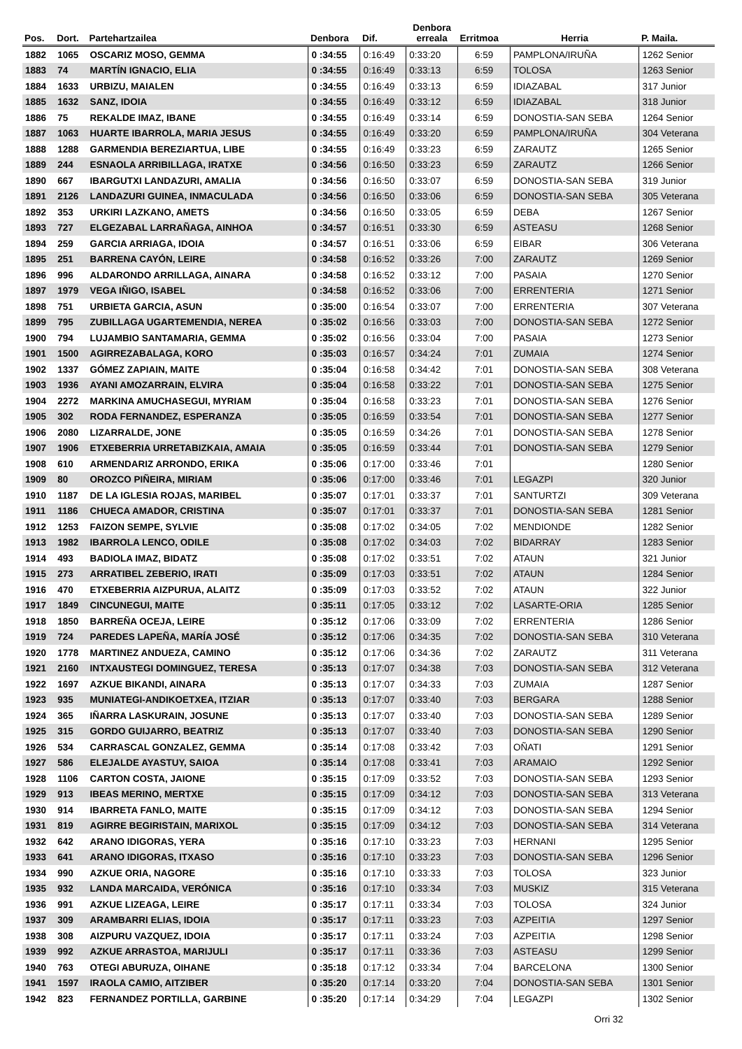| Pos. | Dort. | Partehartzailea | Denbora | Dif. | Denbora erreala | Erritmoa | Herria | P. Maila. |
| --- | --- | --- | --- | --- | --- | --- | --- | --- |
| 1882 | 1065 | OSCARIZ MOSO, GEMMA | 0 :34:55 | 0:16:49 | 0:33:20 | 6:59 | PAMPLONA/IRUÑA | 1262 Senior |
| 1883 | 74 | MARTÍN IGNACIO, ELIA | 0 :34:55 | 0:16:49 | 0:33:13 | 6:59 | TOLOSA | 1263 Senior |
| 1884 | 1633 | URBIZU, MAIALEN | 0 :34:55 | 0:16:49 | 0:33:13 | 6:59 | IDIAZABAL | 317 Junior |
| 1885 | 1632 | SANZ, IDOIA | 0 :34:55 | 0:16:49 | 0:33:12 | 6:59 | IDIAZABAL | 318 Junior |
| 1886 | 75 | REKALDE IMAZ, IBANE | 0 :34:55 | 0:16:49 | 0:33:14 | 6:59 | DONOSTIA-SAN SEBA | 1264 Senior |
| 1887 | 1063 | HUARTE IBARROLA, MARIA JESUS | 0 :34:55 | 0:16:49 | 0:33:20 | 6:59 | PAMPLONA/IRUÑA | 304 Veterana |
| 1888 | 1288 | GARMENDIA BEREZIARTUA, LIBE | 0 :34:55 | 0:16:49 | 0:33:23 | 6:59 | ZARAUTZ | 1265 Senior |
| 1889 | 244 | ESNAOLA ARRIBILLAGA, IRATXE | 0 :34:56 | 0:16:50 | 0:33:23 | 6:59 | ZARAUTZ | 1266 Senior |
| 1890 | 667 | IBARGUTXI LANDAZURI, AMALIA | 0 :34:56 | 0:16:50 | 0:33:07 | 6:59 | DONOSTIA-SAN SEBA | 319 Junior |
| 1891 | 2126 | LANDAZURI GUINEA, INMACULADA | 0 :34:56 | 0:16:50 | 0:33:06 | 6:59 | DONOSTIA-SAN SEBA | 305 Veterana |
| 1892 | 353 | URKIRI LAZKANO, AMETS | 0 :34:56 | 0:16:50 | 0:33:05 | 6:59 | DEBA | 1267 Senior |
| 1893 | 727 | ELGEZABAL LARRAÑAGA, AINHOA | 0 :34:57 | 0:16:51 | 0:33:30 | 6:59 | ASTEASU | 1268 Senior |
| 1894 | 259 | GARCIA ARRIAGA, IDOIA | 0 :34:57 | 0:16:51 | 0:33:06 | 6:59 | EIBAR | 306 Veterana |
| 1895 | 251 | BARRENA CAYÓN, LEIRE | 0 :34:58 | 0:16:52 | 0:33:26 | 7:00 | ZARAUTZ | 1269 Senior |
| 1896 | 996 | ALDARONDO ARRILLAGA, AINARA | 0 :34:58 | 0:16:52 | 0:33:12 | 7:00 | PASAIA | 1270 Senior |
| 1897 | 1979 | VEGA IÑIGO, ISABEL | 0 :34:58 | 0:16:52 | 0:33:06 | 7:00 | ERRENTERIA | 1271 Senior |
| 1898 | 751 | URBIETA GARCIA, ASUN | 0 :35:00 | 0:16:54 | 0:33:07 | 7:00 | ERRENTERIA | 307 Veterana |
| 1899 | 795 | ZUBILLAGA UGARTEMENDIA, NEREA | 0 :35:02 | 0:16:56 | 0:33:03 | 7:00 | DONOSTIA-SAN SEBA | 1272 Senior |
| 1900 | 794 | LUJAMBIO SANTAMARIA, GEMMA | 0 :35:02 | 0:16:56 | 0:33:04 | 7:00 | PASAIA | 1273 Senior |
| 1901 | 1500 | AGIRREZABALAGA, KORO | 0 :35:03 | 0:16:57 | 0:34:24 | 7:01 | ZUMAIA | 1274 Senior |
| 1902 | 1337 | GÓMEZ ZAPIAIN, MAITE | 0 :35:04 | 0:16:58 | 0:34:42 | 7:01 | DONOSTIA-SAN SEBA | 308 Veterana |
| 1903 | 1936 | AYANI AMOZARRAIN, ELVIRA | 0 :35:04 | 0:16:58 | 0:33:22 | 7:01 | DONOSTIA-SAN SEBA | 1275 Senior |
| 1904 | 2272 | MARKINA AMUCHASEGUI, MYRIAM | 0 :35:04 | 0:16:58 | 0:33:23 | 7:01 | DONOSTIA-SAN SEBA | 1276 Senior |
| 1905 | 302 | RODA FERNANDEZ, ESPERANZA | 0 :35:05 | 0:16:59 | 0:33:54 | 7:01 | DONOSTIA-SAN SEBA | 1277 Senior |
| 1906 | 2080 | LIZARRALDE, JONE | 0 :35:05 | 0:16:59 | 0:34:26 | 7:01 | DONOSTIA-SAN SEBA | 1278 Senior |
| 1907 | 1906 | ETXEBERRIA URRETABIZKAIA, AMAIA | 0 :35:05 | 0:16:59 | 0:33:44 | 7:01 | DONOSTIA-SAN SEBA | 1279 Senior |
| 1908 | 610 | ARMENDARIZ ARRONDO, ERIKA | 0 :35:06 | 0:17:00 | 0:33:46 | 7:01 | | 1280 Senior |
| 1909 | 80 | OROZCO PIÑEIRA, MIRIAM | 0 :35:06 | 0:17:00 | 0:33:46 | 7:01 | LEGAZPI | 320 Junior |
| 1910 | 1187 | DE LA IGLESIA ROJAS, MARIBEL | 0 :35:07 | 0:17:01 | 0:33:37 | 7:01 | SANTURTZI | 309 Veterana |
| 1911 | 1186 | CHUECA AMADOR, CRISTINA | 0 :35:07 | 0:17:01 | 0:33:37 | 7:01 | DONOSTIA-SAN SEBA | 1281 Senior |
| 1912 | 1253 | FAIZON SEMPE, SYLVIE | 0 :35:08 | 0:17:02 | 0:34:05 | 7:02 | MENDIONDE | 1282 Senior |
| 1913 | 1982 | IBARROLA LENCO, ODILE | 0 :35:08 | 0:17:02 | 0:34:03 | 7:02 | BIDARRAY | 1283 Senior |
| 1914 | 493 | BADIOLA IMAZ, BIDATZ | 0 :35:08 | 0:17:02 | 0:33:51 | 7:02 | ATAUN | 321 Junior |
| 1915 | 273 | ARRATIBEL ZEBERIO, IRATI | 0 :35:09 | 0:17:03 | 0:33:51 | 7:02 | ATAUN | 1284 Senior |
| 1916 | 470 | ETXEBERRIA AIZPURUA, ALAITZ | 0 :35:09 | 0:17:03 | 0:33:52 | 7:02 | ATAUN | 322 Junior |
| 1917 | 1849 | CINCUNEGUI, MAITE | 0 :35:11 | 0:17:05 | 0:33:12 | 7:02 | LASARTE-ORIA | 1285 Senior |
| 1918 | 1850 | BARREÑA OCEJA, LEIRE | 0 :35:12 | 0:17:06 | 0:33:09 | 7:02 | ERRENTERIA | 1286 Senior |
| 1919 | 724 | PAREDES LAPEÑA, MARÍA JOSÉ | 0 :35:12 | 0:17:06 | 0:34:35 | 7:02 | DONOSTIA-SAN SEBA | 310 Veterana |
| 1920 | 1778 | MARTINEZ ANDUEZA, CAMINO | 0 :35:12 | 0:17:06 | 0:34:36 | 7:02 | ZARAUTZ | 311 Veterana |
| 1921 | 2160 | INTXAUSTEGI DOMINGUEZ, TERESA | 0 :35:13 | 0:17:07 | 0:34:38 | 7:03 | DONOSTIA-SAN SEBA | 312 Veterana |
| 1922 | 1697 | AZKUE BIKANDI, AINARA | 0 :35:13 | 0:17:07 | 0:34:33 | 7:03 | ZUMAIA | 1287 Senior |
| 1923 | 935 | MUNIATEGI-ANDIKOETXEA, ITZIAR | 0 :35:13 | 0:17:07 | 0:33:40 | 7:03 | BERGARA | 1288 Senior |
| 1924 | 365 | IÑARRA LASKURAIN, JOSUNE | 0 :35:13 | 0:17:07 | 0:33:40 | 7:03 | DONOSTIA-SAN SEBA | 1289 Senior |
| 1925 | 315 | GORDO GUIJARRO, BEATRIZ | 0 :35:13 | 0:17:07 | 0:33:40 | 7:03 | DONOSTIA-SAN SEBA | 1290 Senior |
| 1926 | 534 | CARRASCAL GONZALEZ, GEMMA | 0 :35:14 | 0:17:08 | 0:33:42 | 7:03 | OÑATI | 1291 Senior |
| 1927 | 586 | ELEJALDE AYASTUY, SAIOA | 0 :35:14 | 0:17:08 | 0:33:41 | 7:03 | ARAMAIO | 1292 Senior |
| 1928 | 1106 | CARTON COSTA, JAIONE | 0 :35:15 | 0:17:09 | 0:33:52 | 7:03 | DONOSTIA-SAN SEBA | 1293 Senior |
| 1929 | 913 | IBEAS MERINO, MERTXE | 0 :35:15 | 0:17:09 | 0:34:12 | 7:03 | DONOSTIA-SAN SEBA | 313 Veterana |
| 1930 | 914 | IBARRETA FANLO, MAITE | 0 :35:15 | 0:17:09 | 0:34:12 | 7:03 | DONOSTIA-SAN SEBA | 1294 Senior |
| 1931 | 819 | AGIRRE BEGIRISTAIN, MARIXOL | 0 :35:15 | 0:17:09 | 0:34:12 | 7:03 | DONOSTIA-SAN SEBA | 314 Veterana |
| 1932 | 642 | ARANO IDIGORAS, YERA | 0 :35:16 | 0:17:10 | 0:33:23 | 7:03 | HERNANI | 1295 Senior |
| 1933 | 641 | ARANO IDIGORAS, ITXASO | 0 :35:16 | 0:17:10 | 0:33:23 | 7:03 | DONOSTIA-SAN SEBA | 1296 Senior |
| 1934 | 990 | AZKUE ORIA, NAGORE | 0 :35:16 | 0:17:10 | 0:33:33 | 7:03 | TOLOSA | 323 Junior |
| 1935 | 932 | LANDA MARCAIDA, VERÓNICA | 0 :35:16 | 0:17:10 | 0:33:34 | 7:03 | MUSKIZ | 315 Veterana |
| 1936 | 991 | AZKUE LIZEAGA, LEIRE | 0 :35:17 | 0:17:11 | 0:33:34 | 7:03 | TOLOSA | 324 Junior |
| 1937 | 309 | ARAMBARRI ELIAS, IDOIA | 0 :35:17 | 0:17:11 | 0:33:23 | 7:03 | AZPEITIA | 1297 Senior |
| 1938 | 308 | AIZPURU VAZQUEZ, IDOIA | 0 :35:17 | 0:17:11 | 0:33:24 | 7:03 | AZPEITIA | 1298 Senior |
| 1939 | 992 | AZKUE ARRASTOA, MARIJULI | 0 :35:17 | 0:17:11 | 0:33:36 | 7:03 | ASTEASU | 1299 Senior |
| 1940 | 763 | OTEGI ABURUZA, OIHANE | 0 :35:18 | 0:17:12 | 0:33:34 | 7:04 | BARCELONA | 1300 Senior |
| 1941 | 1597 | IRAOLA CAMIO, AITZIBER | 0 :35:20 | 0:17:14 | 0:33:20 | 7:04 | DONOSTIA-SAN SEBA | 1301 Senior |
| 1942 | 823 | FERNANDEZ PORTILLA, GARBINE | 0 :35:20 | 0:17:14 | 0:34:29 | 7:04 | LEGAZPI | 1302 Senior |
Orri 32